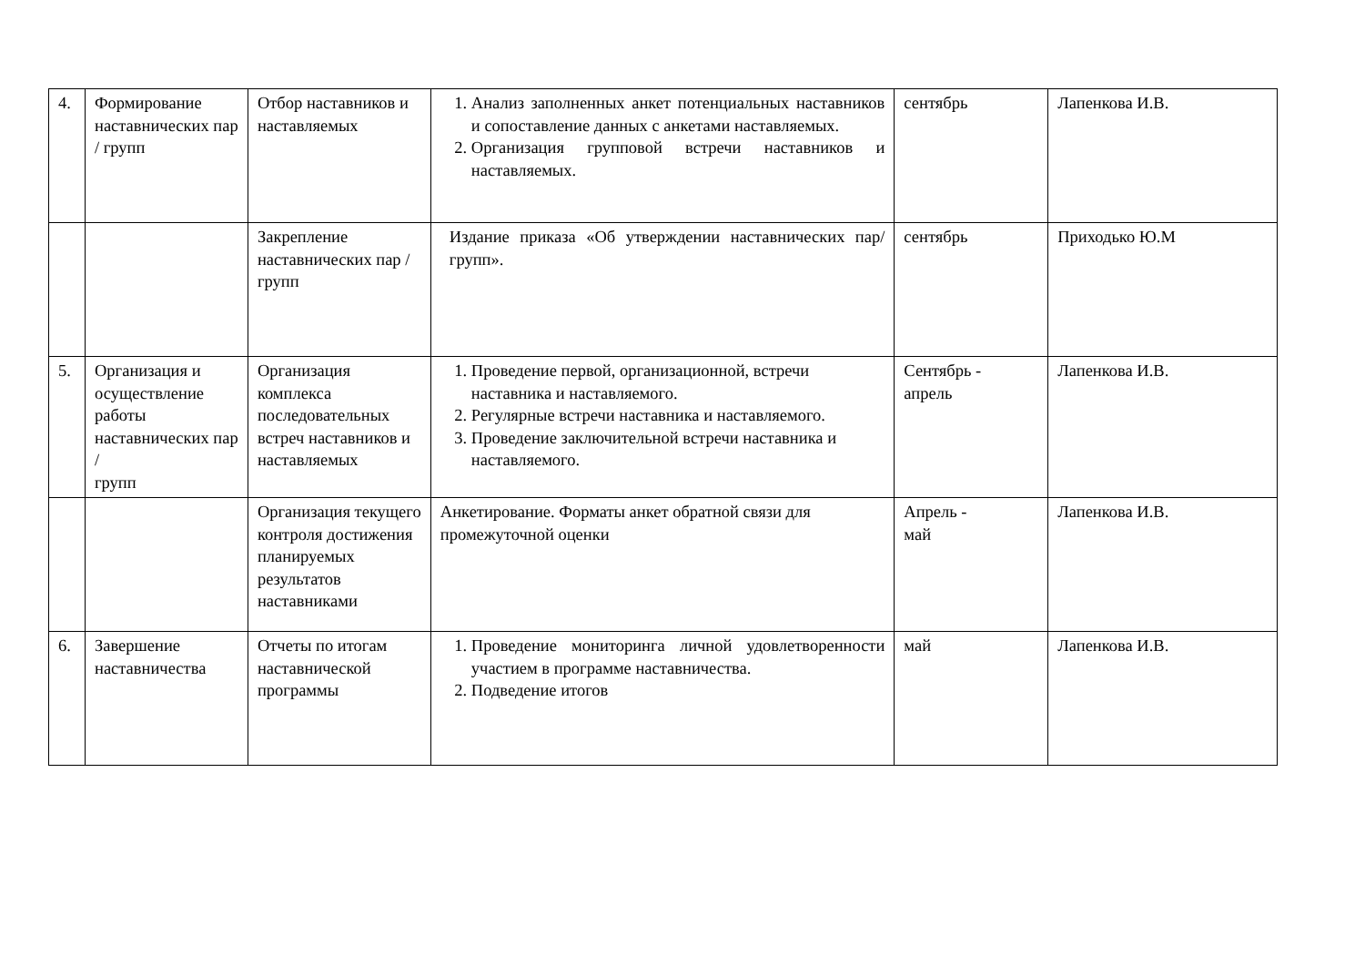| 4. | Формирование наставнических пар / групп | Отбор наставников и наставляемых | 1. Анализ заполненных анкет потенциальных наставников и сопоставление данных с анкетами наставляемых. 2. Организация групповой встречи наставников и наставляемых. | сентябрь | Лапенкова И.В. |
| | | Закрепление наставнических пар / групп | Издание приказа «Об утверждении наставнических пар/групп». | сентябрь | Приходько Ю.М |
| 5. | Организация и осуществление работы наставнических пар / групп | Организация комплекса последовательных встреч наставников и наставляемых | 1. Проведение первой, организационной, встречи наставника и наставляемого. 2. Регулярные встречи наставника и наставляемого. 3. Проведение заключительной встречи наставника и наставляемого. | Сентябрь - апрель | Лапенкова И.В. |
| | | Организация текущего контроля достижения планируемых результатов наставниками | Анкетирование. Форматы анкет обратной связи для промежуточной оценки | Апрель - май | Лапенкова И.В. |
| 6. | Завершение наставничества | Отчеты по итогам наставнической программы | 1. Проведение мониторинга личной удовлетворенности участием в программе наставничества. 2. Подведение итогов | май | Лапенкова И.В. |